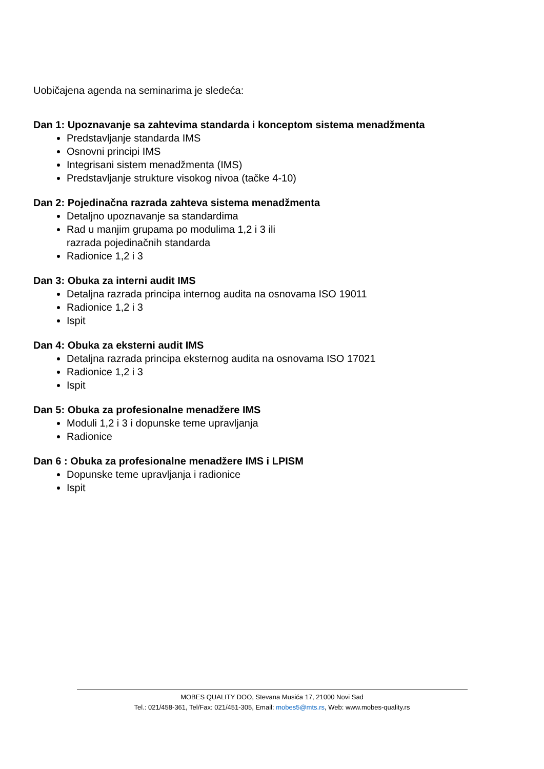Uobičajena agenda na seminarima je sledeća:
Dan 1: Upoznavanje sa zahtevima standarda i konceptom sistema menadžmenta
Predstavljanje standarda IMS
Osnovni principi IMS
Integrisani sistem menadžmenta (IMS)
Predstavljanje strukture visokog nivoa (tačke 4-10)
Dan 2: Pojedinačna razrada zahteva sistema menadžmenta
Detaljno upoznavanje sa standardima
Rad u manjim grupama po modulima 1,2 i 3 ili
razrada pojedinačnih standarda
Radionice 1,2 i 3
Dan 3: Obuka za interni audit IMS
Detaljna razrada principa internog audita na osnovama ISO 19011
Radionice 1,2 i 3
Ispit
Dan 4: Obuka za eksterni audit IMS
Detaljna razrada principa eksternog audita na osnovama ISO 17021
Radionice 1,2 i 3
Ispit
Dan 5: Obuka za profesionalne menadžere IMS
Moduli 1,2 i 3 i dopunske teme upravljanja
Radionice
Dan 6 : Obuka za profesionalne menadžere IMS i LPISM
Dopunske teme upravljanja i radionice
Ispit
MOBES QUALITY DOO, Stevana Musića 17, 21000 Novi Sad
Tel.: 021/458-361, Tel/Fax: 021/451-305, Email: mobes5@mts.rs, Web: www.mobes-quality.rs